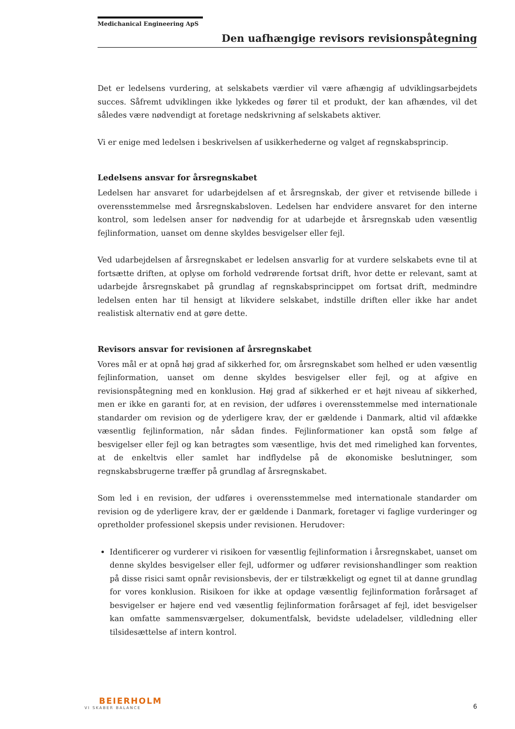Medichanical Engineering ApS
Den uafhængige revisors revisionspåtegning
Det er ledelsens vurdering, at selskabets værdier vil være afhængig af udviklingsarbejdets succes. Såfremt udviklingen ikke lykkedes og fører til et produkt, der kan afhændes, vil det således være nødvendigt at foretage nedskrivning af selskabets aktiver.
Vi er enige med ledelsen i beskrivelsen af usikkerhederne og valget af regnskabsprincip.
Ledelsens ansvar for årsregnskabet
Ledelsen har ansvaret for udarbejdelsen af et årsregnskab, der giver et retvisende billede i overensstemmelse med årsregnskabsloven. Ledelsen har endvidere ansvaret for den interne kontrol, som ledelsen anser for nødvendig for at udarbejde et årsregnskab uden væsentlig fejlinformation, uanset om denne skyldes besvigelser eller fejl.
Ved udarbejdelsen af årsregnskabet er ledelsen ansvarlig for at vurdere selskabets evne til at fortsætte driften, at oplyse om forhold vedrørende fortsat drift, hvor dette er relevant, samt at udarbejde årsregnskabet på grundlag af regnskabsprincippet om fortsat drift, medmindre ledelsen enten har til hensigt at likvidere selskabet, indstille driften eller ikke har andet realistisk alternativ end at gøre dette.
Revisors ansvar for revisionen af årsregnskabet
Vores mål er at opnå høj grad af sikkerhed for, om årsregnskabet som helhed er uden væsentlig fejlinformation, uanset om denne skyldes besvigelser eller fejl, og at afgive en revisionspåtegning med en konklusion. Høj grad af sikkerhed er et højt niveau af sikkerhed, men er ikke en garanti for, at en revision, der udføres i overensstemmelse med internationale standarder om revision og de yderligere krav, der er gældende i Danmark, altid vil afdække væsentlig fejlinformation, når sådan findes. Fejlinformationer kan opstå som følge af besvigelser eller fejl og kan betragtes som væsentlige, hvis det med rimelighed kan forventes, at de enkeltvis eller samlet har indflydelse på de økonomiske beslutninger, som regnskabsbrugerne træffer på grundlag af årsregnskabet.
Som led i en revision, der udføres i overensstemmelse med internationale standarder om revision og de yderligere krav, der er gældende i Danmark, foretager vi faglige vurderinger og opretholder professionel skepsis under revisionen. Herudover:
Identificerer og vurderer vi risikoen for væsentlig fejlinformation i årsregnskabet, uanset om denne skyldes besvigelser eller fejl, udformer og udfører revisionshandlinger som reaktion på disse risici samt opnår revisionsbevis, der er tilstrækkeligt og egnet til at danne grundlag for vores konklusion. Risikoen for ikke at opdage væsentlig fejlinformation forårsaget af besvigelser er højere end ved væsentlig fejlinformation forårsaget af fejl, idet besvigelser kan omfatte sammensværgelser, dokumentfalsk, bevidste udeladelser, vildledning eller tilsidesættelse af intern kontrol.
BEIERHOLM
VI SKABER BALANCE
6